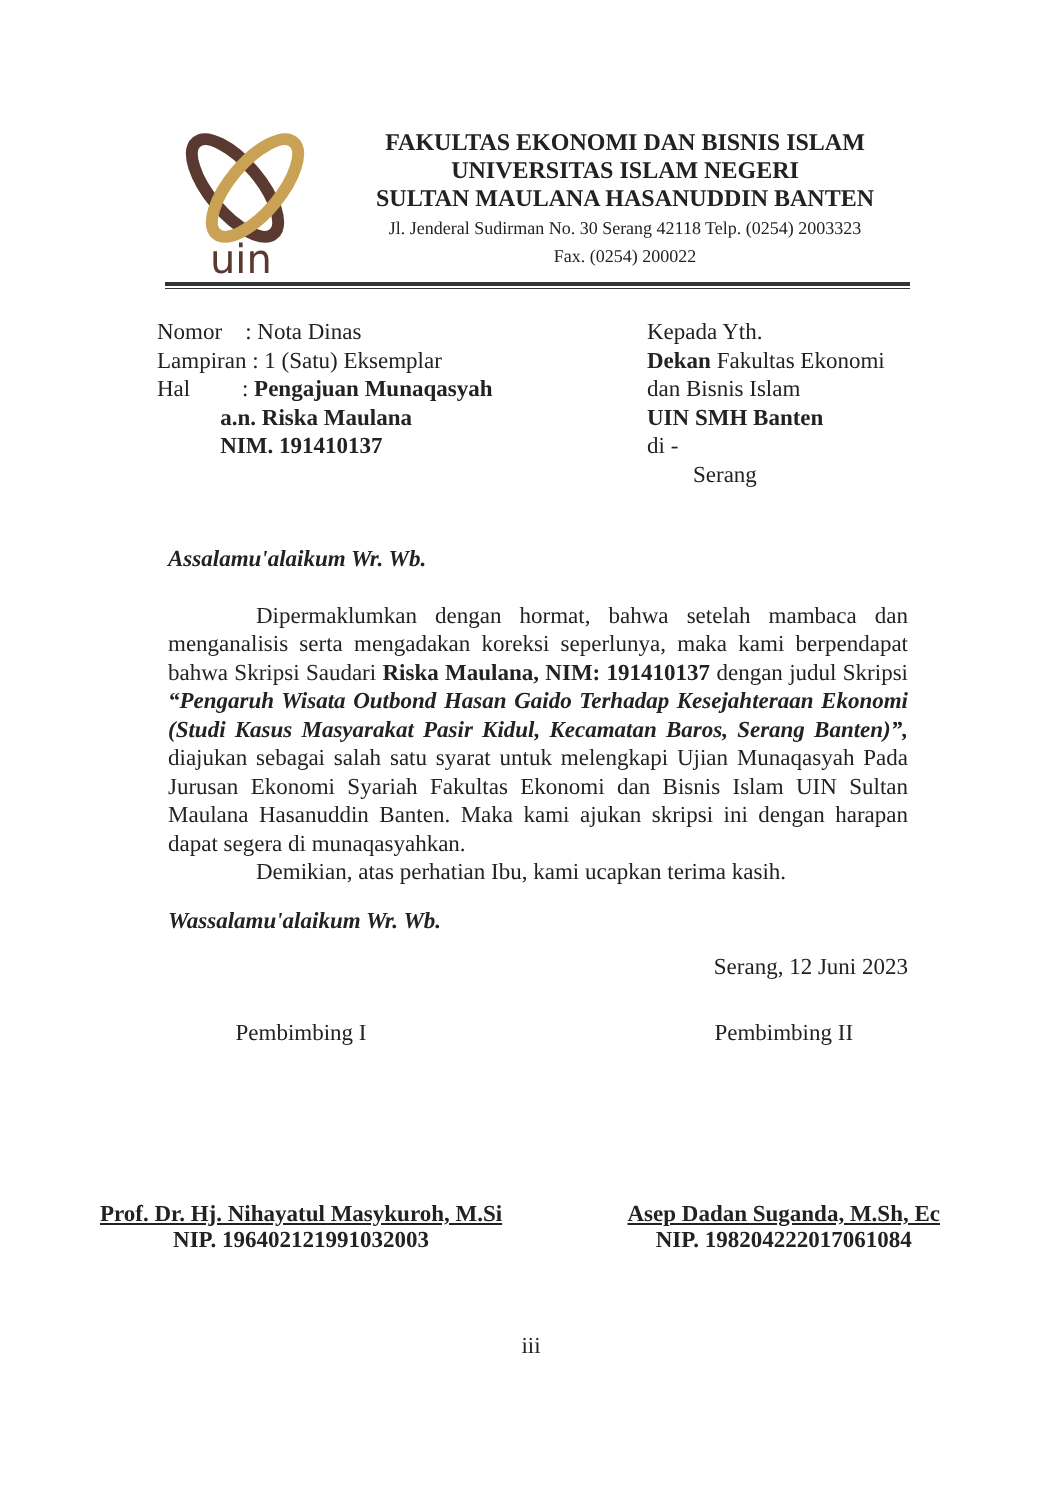uin
FAKULTAS EKONOMI DAN BISNIS ISLAM
UNIVERSITAS ISLAM NEGERI
SULTAN MAULANA HASANUDDIN BANTEN
Jl. Jenderal Sudirman No. 30 Serang 42118 Telp. (0254) 2003323
Fax. (0254) 200022
Nomor : Nota Dinas
Lampiran : 1 (Satu) Eksemplar
Hal : Pengajuan Munaqasyah
a.n. Riska Maulana
NIM. 191410137
Kepada Yth.
Dekan Fakultas Ekonomi
dan Bisnis Islam
UIN SMH Banten
di -
Serang
Assalamu'alaikum Wr. Wb.
Dipermaklumkan dengan hormat, bahwa setelah mambaca dan menganalisis serta mengadakan koreksi seperlunya, maka kami berpendapat bahwa Skripsi Saudari Riska Maulana, NIM: 191410137 dengan judul Skripsi “Pengaruh Wisata Outbond Hasan Gaido Terhadap Kesejahteraan Ekonomi (Studi Kasus Masyarakat Pasir Kidul, Kecamatan Baros, Serang Banten)”, diajukan sebagai salah satu syarat untuk melengkapi Ujian Munaqasyah Pada Jurusan Ekonomi Syariah Fakultas Ekonomi dan Bisnis Islam UIN Sultan Maulana Hasanuddin Banten. Maka kami ajukan skripsi ini dengan harapan dapat segera di munaqasyahkan.
Demikian, atas perhatian Ibu, kami ucapkan terima kasih.
Wassalamu'alaikum Wr. Wb.
Serang, 12 Juni 2023
Pembimbing I
Prof. Dr. Hj. Nihayatul Masykuroh, M.Si
NIP. 196402121991032003
Pembimbing II
Asep Dadan Suganda, M.Sh, Ec
NIP. 198204222017061084
iii